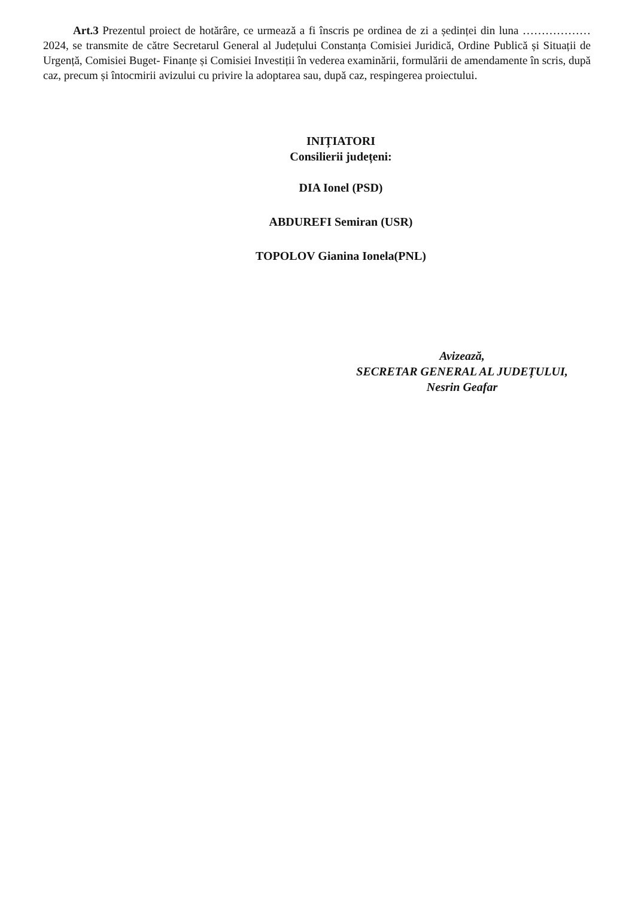Art.3 Prezentul proiect de hotărâre, ce urmează a fi înscris pe ordinea de zi a ședinței din luna ……………… 2024, se transmite de către Secretarul General al Județului Constanța Comisiei Juridică, Ordine Publică și Situații de Urgență, Comisiei Buget- Finanțe și Comisiei Investiții în vederea examinării, formulării de amendamente în scris, după caz, precum și întocmirii avizului cu privire la adoptarea sau, după caz, respingerea proiectului.
INIȚIATORI
Consilierii județeni:
DIA Ionel (PSD)
ABDUREFI Semiran (USR)
TOPOLOV Gianina Ionela(PNL)
Avizează,
SECRETAR GENERAL AL JUDEȚULUI,
Nesrin Geafar